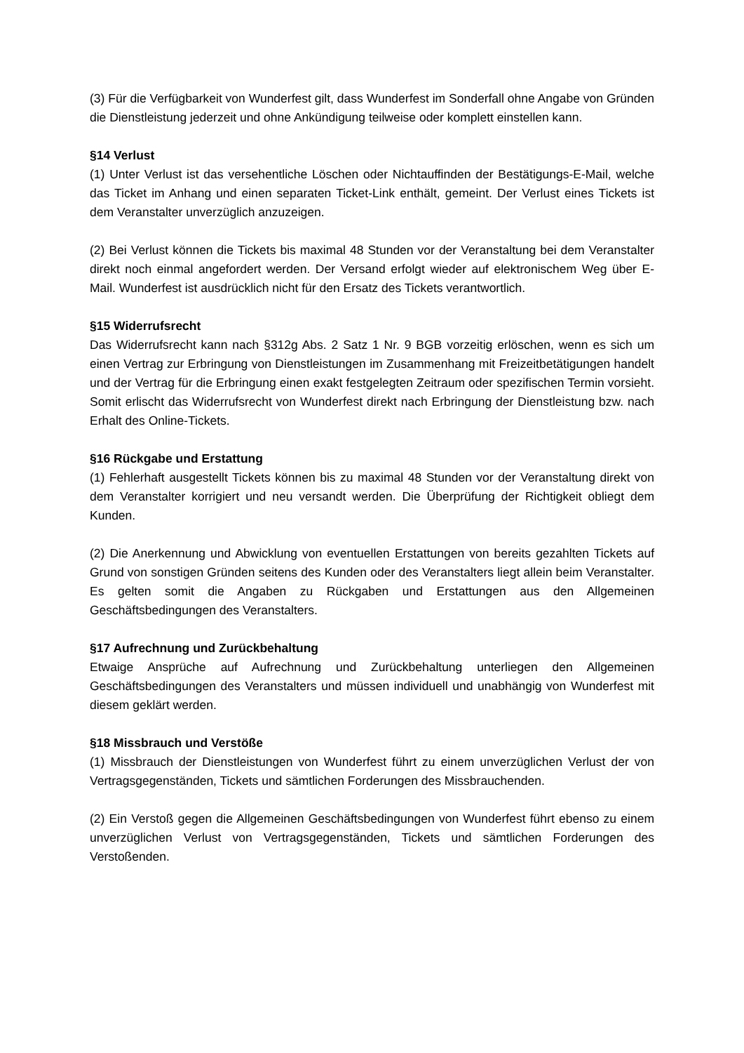(3) Für die Verfügbarkeit von Wunderfest gilt, dass Wunderfest im Sonderfall ohne Angabe von Gründen die Dienstleistung jederzeit und ohne Ankündigung teilweise oder komplett einstellen kann.
§14 Verlust
(1) Unter Verlust ist das versehentliche Löschen oder Nichtauffinden der Bestätigungs-E-Mail, welche das Ticket im Anhang und einen separaten Ticket-Link enthält, gemeint. Der Verlust eines Tickets ist dem Veranstalter unverzüglich anzuzeigen.
(2) Bei Verlust können die Tickets bis maximal 48 Stunden vor der Veranstaltung bei dem Veranstalter direkt noch einmal angefordert werden. Der Versand erfolgt wieder auf elektronischem Weg über E-Mail. Wunderfest ist ausdrücklich nicht für den Ersatz des Tickets verantwortlich.
§15 Widerrufsrecht
Das Widerrufsrecht kann nach §312g Abs. 2 Satz 1 Nr. 9 BGB vorzeitig erlöschen, wenn es sich um einen Vertrag zur Erbringung von Dienstleistungen im Zusammenhang mit Freizeitbetätigungen handelt und der Vertrag für die Erbringung einen exakt festgelegten Zeitraum oder spezifischen Termin vorsieht. Somit erlischt das Widerrufsrecht von Wunderfest direkt nach Erbringung der Dienstleistung bzw. nach Erhalt des Online-Tickets.
§16 Rückgabe und Erstattung
(1) Fehlerhaft ausgestellt Tickets können bis zu maximal 48 Stunden vor der Veranstaltung direkt von dem Veranstalter korrigiert und neu versandt werden. Die Überprüfung der Richtigkeit obliegt dem Kunden.
(2) Die Anerkennung und Abwicklung von eventuellen Erstattungen von bereits gezahlten Tickets auf Grund von sonstigen Gründen seitens des Kunden oder des Veranstalters liegt allein beim Veranstalter. Es gelten somit die Angaben zu Rückgaben und Erstattungen aus den Allgemeinen Geschäftsbedingungen des Veranstalters.
§17 Aufrechnung und Zurückbehaltung
Etwaige Ansprüche auf Aufrechnung und Zurückbehaltung unterliegen den Allgemeinen Geschäftsbedingungen des Veranstalters und müssen individuell und unabhängig von Wunderfest mit diesem geklärt werden.
§18 Missbrauch und Verstöße
(1) Missbrauch der Dienstleistungen von Wunderfest führt zu einem unverzüglichen Verlust der von Vertragsgegenständen, Tickets und sämtlichen Forderungen des Missbrauchenden.
(2) Ein Verstoß gegen die Allgemeinen Geschäftsbedingungen von Wunderfest führt ebenso zu einem unverzüglichen Verlust von Vertragsgegenständen, Tickets und sämtlichen Forderungen des Verstoßenden.